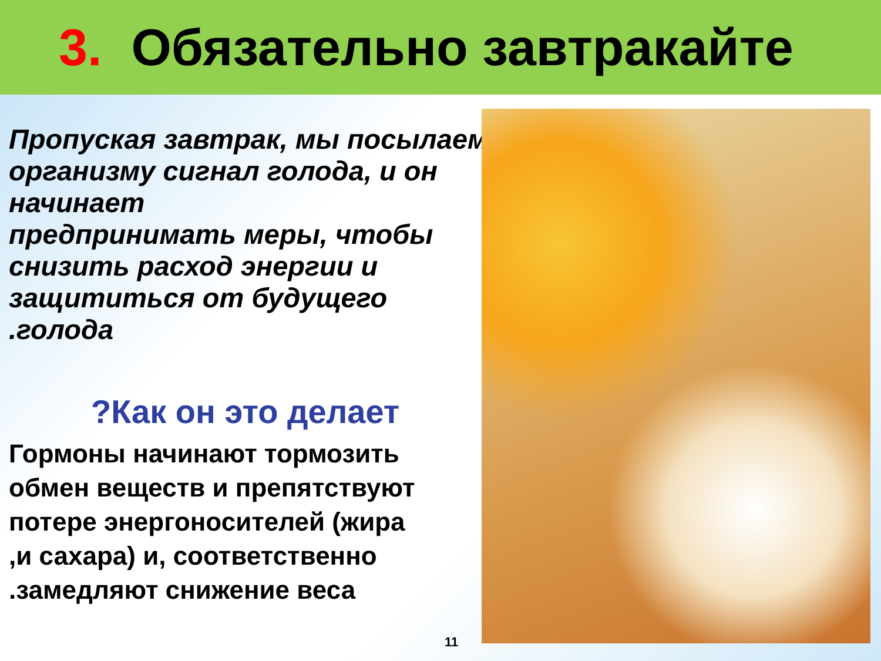3. Обязательно завтракайте
Пропуская завтрак, мы посылаем
организму сигнал голода, и он
начинает
предпринимать меры, чтобы
снизить расход энергии и
защититься от будущего
.голода
?Как он это делает
Гормоны начинают тормозить
обмен веществ и препятствуют
потере энергоносителей (жира
,и сахара) и, соответственно
.замедляют снижение веса
11